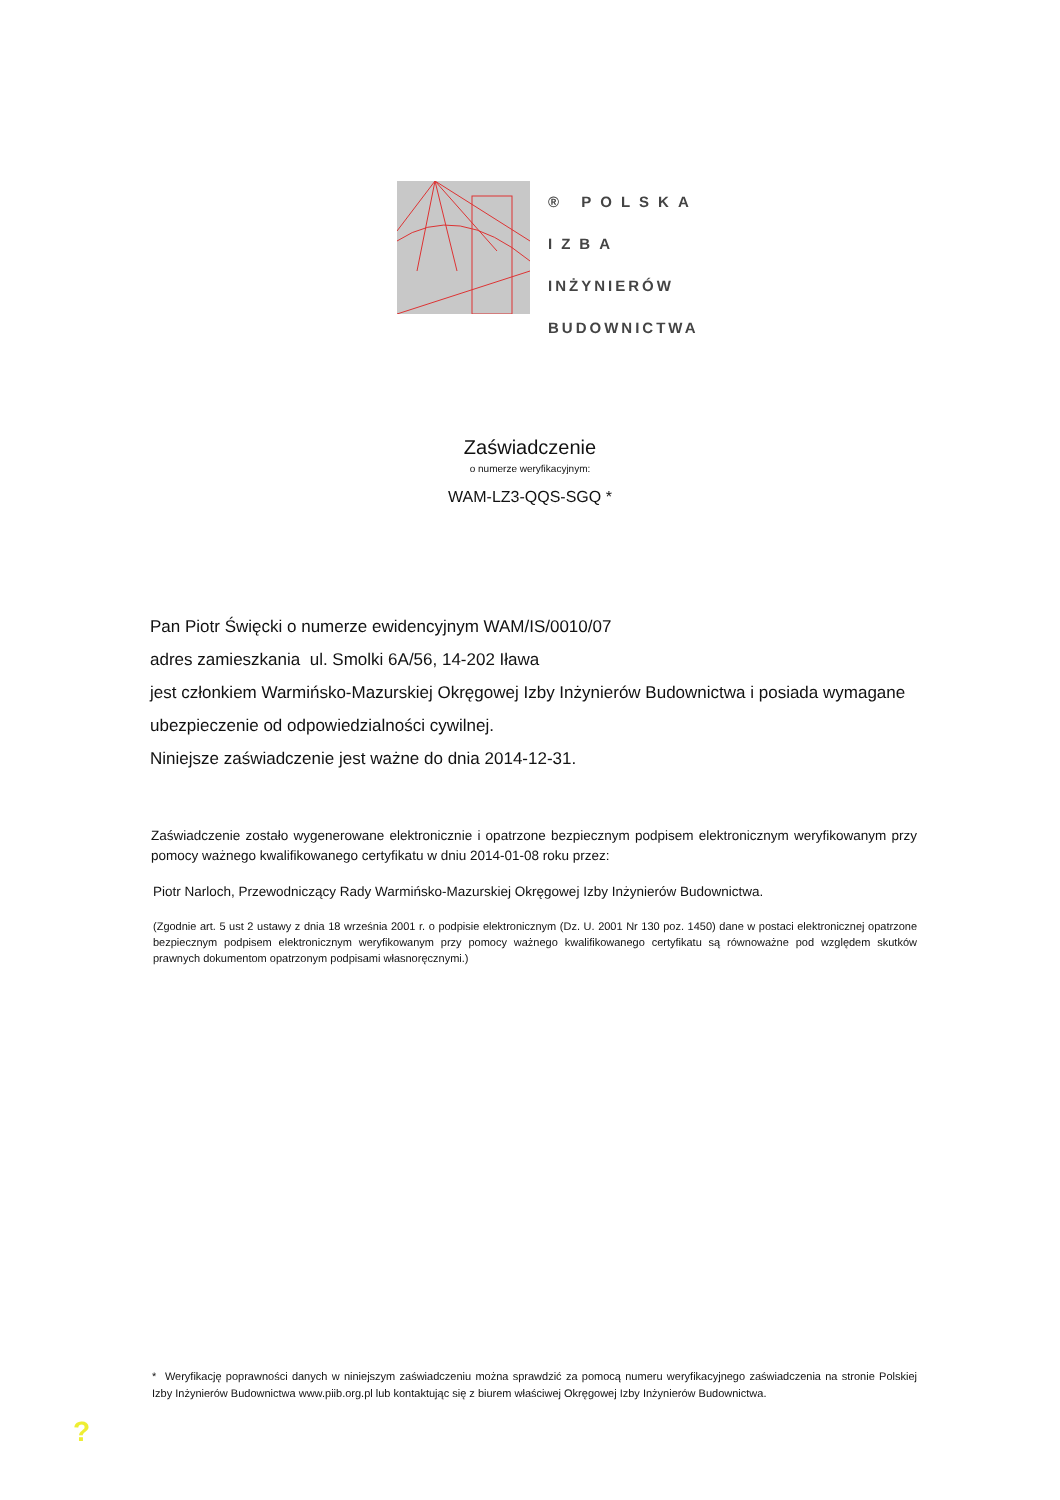® POLSKA
IZBA
INŻYNIERÓW
BUDOWNICTWA
Zaświadczenie
o numerze weryfikacyjnym:
WAM-LZ3-QQS-SGQ *
Pan Piotr Święcki o numerze ewidencyjnym WAM/IS/0010/07
adres zamieszkania ul. Smolki 6A/56, 14-202 Iława
jest członkiem Warmińsko-Mazurskiej Okręgowej Izby Inżynierów Budownictwa i posiada wymagane ubezpieczenie od odpowiedzialności cywilnej.
Niniejsze zaświadczenie jest ważne do dnia 2014-12-31.
Zaświadczenie zostało wygenerowane elektronicznie i opatrzone bezpiecznym podpisem elektronicznym weryfikowanym przy pomocy ważnego kwalifikowanego certyfikatu w dniu 2014-01-08 roku przez:
Piotr Narloch, Przewodniczący Rady Warmińsko-Mazurskiej Okręgowej Izby Inżynierów Budownictwa.
(Zgodnie art. 5 ust 2 ustawy z dnia 18 września 2001 r. o podpisie elektronicznym (Dz. U. 2001 Nr 130 poz. 1450) dane w postaci elektronicznej opatrzone bezpiecznym podpisem elektronicznym weryfikowanym przy pomocy ważnego kwalifikowanego certyfikatu są równoważne pod względem skutków prawnych dokumentom opatrzonym podpisami własnoręcznymi.)
* Weryfikację poprawności danych w niniejszym zaświadczeniu można sprawdzić za pomocą numeru weryfikacyjnego zaświadczenia na stronie Polskiej Izby Inżynierów Budownictwa www.piib.org.pl lub kontaktując się z biurem właściwej Okręgowej Izby Inżynierów Budownictwa.
?